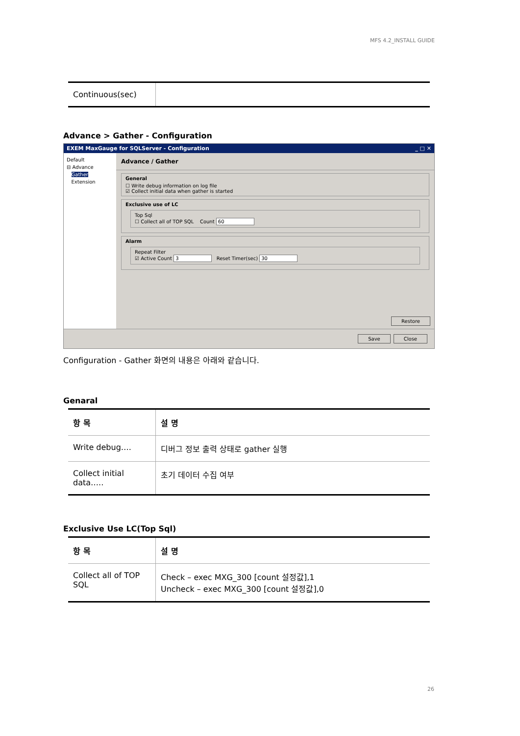MFS 4.2_INSTALL GUIDE
| Continuous(sec) | |
Advance > Gather - Configuration
EXEM MaxGauge for SQLServer - Configuration _ □ ✕
Default
⊟ Advance
Gather
Extension
Advance / Gather
General
☐ Write debug information on log file
☑ Collect initial data when gather is started
Exclusive use of LC
Top Sql
☐ Collect all of TOP SQL Count 60
Alarm
Repeat Filter
☑ Active Count 3 Reset Timer(sec) 30
Restore
Save Close
Configuration - Gather 화면의 내용은 아래와 같습니다.
Genaral
| 항 목 | 설 명 |
| --- | --- |
| Write debug…. | 디버그 정보 출력 상태로 gather 실행 |
| Collect initial data….. | 초기 데이터 수집 여부 |
Exclusive Use LC(Top Sql)
| 항 목 | 설 명 |
| --- | --- |
| Collect all of TOP SQL | Check – exec MXG_300 [count 설정값],1 Uncheck – exec MXG_300 [count 설정값],0 |
26